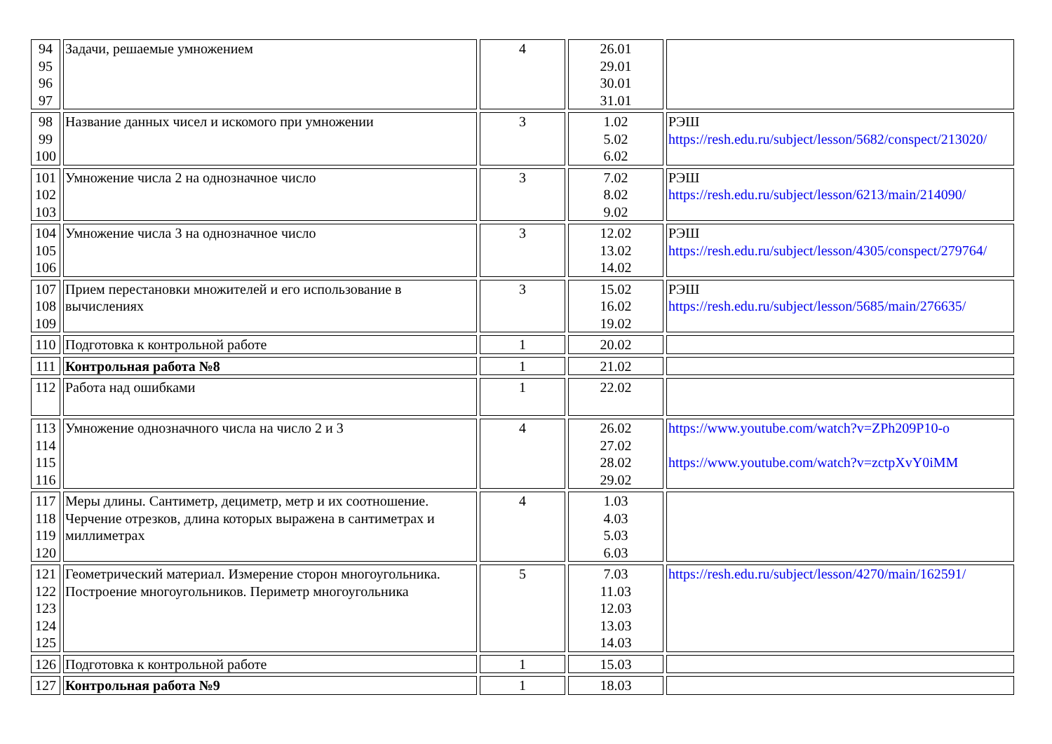| 94 95 96 97 | Задачи, решаемые умножением | 4 | 26.01 29.01 30.01 31.01 | |
| 98 99 100 | Название данных чисел и искомого при умножении | 3 | 1.02 5.02 6.02 | РЭШ https://resh.edu.ru/subject/lesson/5682/conspect/213020/ |
| 101 102 103 | Умножение числа 2 на однозначное число | 3 | 7.02 8.02 9.02 | РЭШ https://resh.edu.ru/subject/lesson/6213/main/214090/ |
| 104 105 106 | Умножение числа 3 на однозначное число | 3 | 12.02 13.02 14.02 | РЭШ https://resh.edu.ru/subject/lesson/4305/conspect/279764/ |
| 107 108 109 | Прием перестановки множителей и его использование в вычислениях | 3 | 15.02 16.02 19.02 | РЭШ https://resh.edu.ru/subject/lesson/5685/main/276635/ |
| 110 | Подготовка к контрольной работе | 1 | 20.02 | |
| 111 | Контрольная работа №8 | 1 | 21.02 | |
| 112 | Работа над ошибками | 1 | 22.02 | |
| 113 114 115 116 | Умножение однозначного числа на число 2 и 3 | 4 | 26.02 27.02 28.02 29.02 | https://www.youtube.com/watch?v=ZPh209P10-o https://www.youtube.com/watch?v=zctpXvY0iMM |
| 117 118 119 120 | Меры длины. Сантиметр, дециметр, метр и их соотношение. Черчение отрезков, длина которых выражена в сантиметрах и миллиметрах | 4 | 1.03 4.03 5.03 6.03 | |
| 121 122 123 124 125 | Геометрический материал. Измерение сторон многоугольника. Построение многоугольников. Периметр многоугольника | 5 | 7.03 11.03 12.03 13.03 14.03 | https://resh.edu.ru/subject/lesson/4270/main/162591/ |
| 126 | Подготовка к контрольной работе | 1 | 15.03 | |
| 127 | Контрольная работа №9 | 1 | 18.03 | |